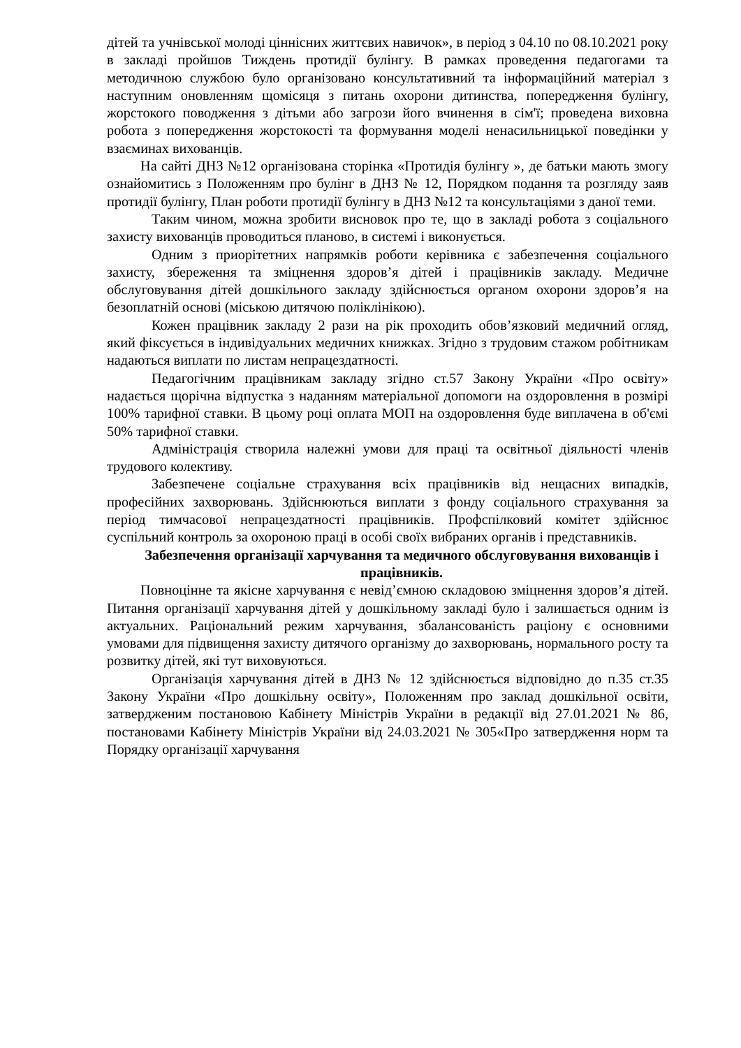дітей та учнівської молоді ціннісних життєвих навичок», в період з 04.10 по 08.10.2021 року в закладі пройшов Тиждень протидії булінгу. В рамках проведення педагогами та методичною службою було організовано консультативний та інформаційний матеріал з наступним оновленням щомісяця з питань охорони дитинства, попередження булінгу, жорстокого поводження з дітьми або загрози його вчинення в сім'ї; проведена виховна робота з попередження жорстокості та формування моделі ненасильницької поведінки у взаєминах вихованців.
На сайті ДНЗ №12 організована сторінка «Протидія булінгу », де батьки мають змогу ознайомитись з Положенням про булінг в ДНЗ № 12, Порядком подання та розгляду заяв протидії булінгу, План роботи протидії булінгу в ДНЗ №12 та консультаціями з даної теми.
Таким чином, можна зробити висновок про те, що в закладі робота з соціального захисту вихованців проводиться планово, в системі і виконується.
Одним з приорітетних напрямків роботи керівника є забезпечення соціального захисту, збереження та зміцнення здоров’я дітей і працівників закладу. Медичне обслуговування дітей дошкільного закладу здійснюється органом охорони здоров’я на безоплатній основі (міською дитячою поліклінікою).
Кожен працівник закладу 2 рази на рік проходить обов’язковий медичний огляд, який фіксується в індивідуальних медичних книжках. Згідно з трудовим стажом робітникам надаються виплати по листам непрацездатності.
Педагогічним працівникам закладу згідно ст.57 Закону України «Про освіту» надається щорічна відпустка з наданням матеріальної допомоги на оздоровлення в розмірі 100% тарифної ставки. В цьому році оплата МОП на оздоровлення буде виплачена в об'ємі 50% тарифної ставки.
Адміністрація створила належні умови для праці та освітньої діяльності членів трудового колективу.
Забезпечене соціальне страхування всіх працівників від нещасних випадків, професійних захворювань. Здійснюються виплати з фонду соціального страхування за період тимчасової непрацездатності працівників. Профспілковий комітет здійснює суспільний контроль за охороною праці в особі своїх вибраних органів і представників.
Забезпечення організації харчування та медичного обслуговування вихованців і працівників.
Повноцінне та якісне харчування є невід’ємною складовою зміцнення здоров’я дітей. Питання організації харчування дітей у дошкільному закладі було і залишається одним із актуальних. Раціональний режим харчування, збалансованість раціону є основними умовами для підвищення захисту дитячого організму до захворювань, нормального росту та розвитку дітей, які тут виховуються.
Організація харчування дітей в ДНЗ № 12 здійснюється відповідно до п.35 ст.35 Закону України «Про дошкільну освіту», Положенням про заклад дошкільної освіти, затвердженим постановою Кабінету Міністрів України в редакції від 27.01.2021 № 86, постановами Кабінету Міністрів України від 24.03.2021 № 305«Про затвердження норм та Порядку організації харчування